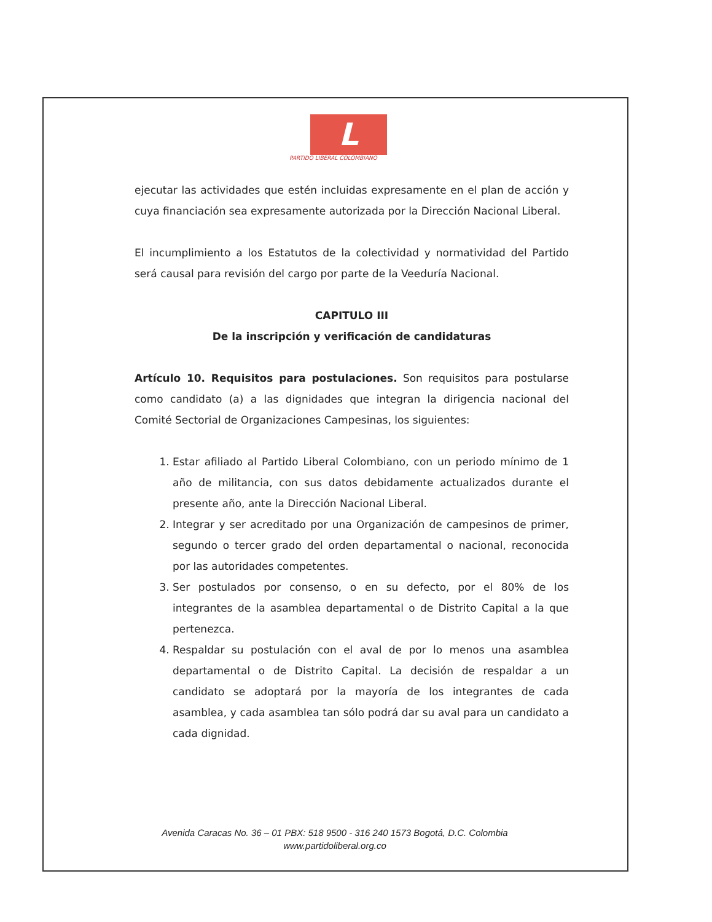L
PARTIDO LIBERAL COLOMBIANO
ejecutar las actividades que estén incluidas expresamente en el plan de acción y cuya financiación sea expresamente autorizada por la Dirección Nacional Liberal.
El incumplimiento a los Estatutos de la colectividad y normatividad del Partido será causal para revisión del cargo por parte de la Veeduría Nacional.
CAPITULO III
De la inscripción y verificación de candidaturas
Artículo 10. Requisitos para postulaciones. Son requisitos para postularse como candidato (a) a las dignidades que integran la dirigencia nacional del Comité Sectorial de Organizaciones Campesinas, los siguientes:
1. Estar afiliado al Partido Liberal Colombiano, con un periodo mínimo de 1 año de militancia, con sus datos debidamente actualizados durante el presente año, ante la Dirección Nacional Liberal.
2. Integrar y ser acreditado por una Organización de campesinos de primer, segundo o tercer grado del orden departamental o nacional, reconocida por las autoridades competentes.
3. Ser postulados por consenso, o en su defecto, por el 80% de los integrantes de la asamblea departamental o de Distrito Capital a la que pertenezca.
4. Respaldar su postulación con el aval de por lo menos una asamblea departamental o de Distrito Capital. La decisión de respaldar a un candidato se adoptará por la mayoría de los integrantes de cada asamblea, y cada asamblea tan sólo podrá dar su aval para un candidato a cada dignidad.
Avenida Caracas No. 36 – 01 PBX: 518 9500 - 316 240 1573 Bogotá, D.C. Colombia
www.partidoliberal.org.co